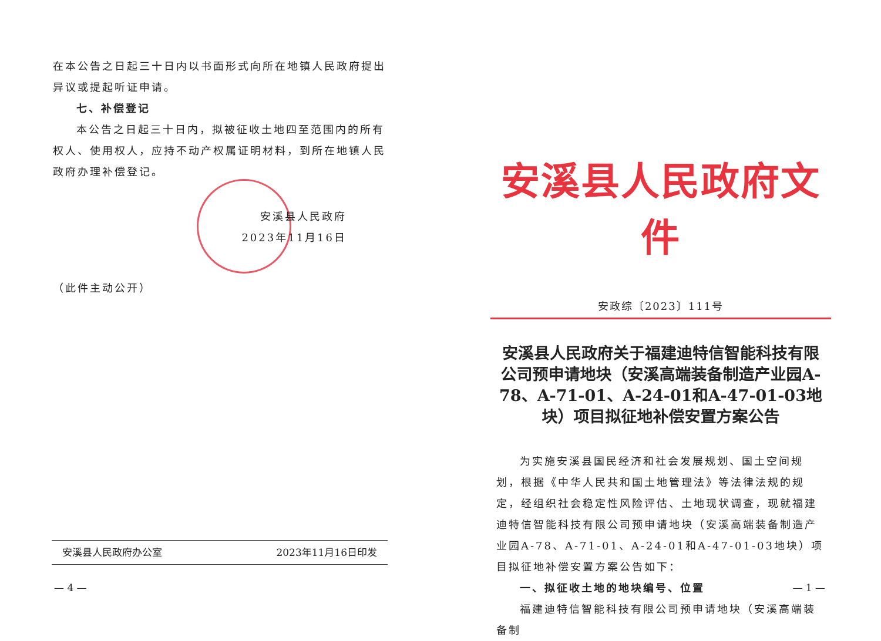在本公告之日起三十日内以书面形式向所在地镇人民政府提出异议或提起听证申请。
七、补偿登记
本公告之日起三十日内，拟被征收土地四至范围内的所有权人、使用权人，应持不动产权属证明材料，到所在地镇人民政府办理补偿登记。
安溪县人民政府
2023年11月16日
（此件主动公开）
安溪县人民政府办公室 2023年11月16日印发
— 4 —
安溪县人民政府文件
安政综〔2023〕111号
安溪县人民政府关于福建迪特信智能科技有限公司预申请地块（安溪高端装备制造产业园A-78、A-71-01、A-24-01和A-47-01-03地块）项目拟征地补偿安置方案公告
为实施安溪县国民经济和社会发展规划、国土空间规划，根据《中华人民共和国土地管理法》等法律法规的规定，经组织社会稳定性风险评估、土地现状调查，现就福建迪特信智能科技有限公司预申请地块（安溪高端装备制造产业园A-78、A-71-01、A-24-01和A-47-01-03地块）项目拟征地补偿安置方案公告如下：
一、拟征收土地的地块编号、位置
福建迪特信智能科技有限公司预申请地块（安溪高端装备制
— 1 —